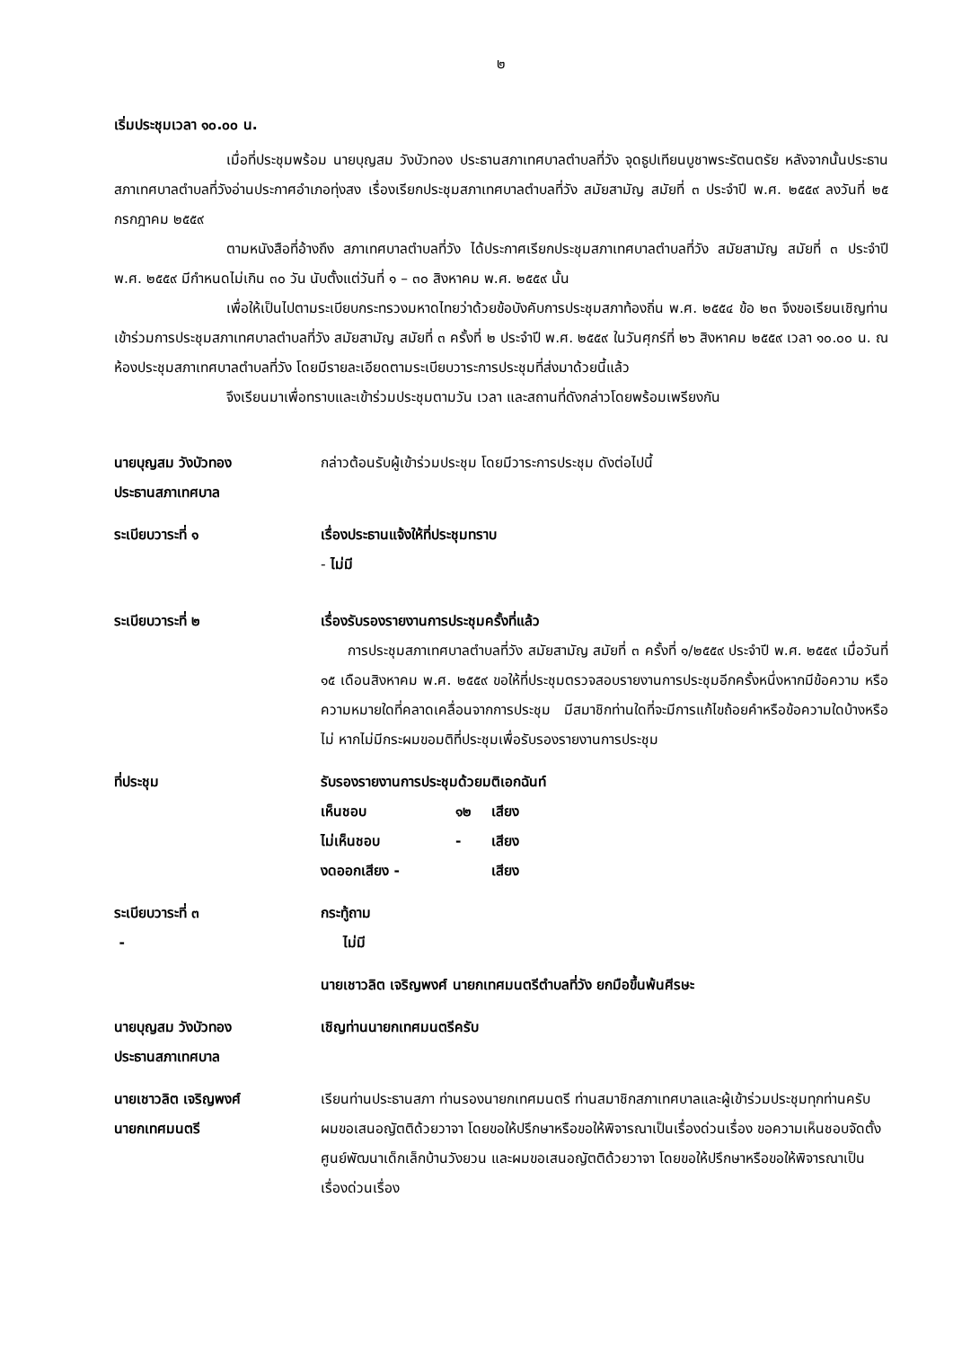๒
เริ่มประชุมเวลา ๑๐.๐๐ น.
เมื่อที่ประชุมพร้อม นายบุญสม วังบัวทอง ประธานสภาเทศบาลตำบลที่วัง จุดธูปเทียนบูชาพระรัตนตรัย หลังจากนั้นประธานสภาเทศบาลตำบลที่วังอ่านประกาศอำเภอทุ่งสง เรื่องเรียกประชุมสภาเทศบาลตำบลที่วัง สมัยสามัญ สมัยที่ ๓ ประจำปี พ.ศ. ๒๕๕๙ ลงวันที่ ๒๕ กรกฎาคม ๒๕๕๙
ตามหนังสือที่อ้างถึง สภาเทศบาลตำบลที่วัง ได้ประกาศเรียกประชุมสภาเทศบาลตำบลที่วัง สมัยสามัญ สมัยที่ ๓ ประจำปี พ.ศ. ๒๕๕๙ มีกำหนดไม่เกิน ๓๐ วัน นับตั้งแต่วันที่ ๑ – ๓๐ สิงหาคม พ.ศ. ๒๕๕๙ นั้น
เพื่อให้เป็นไปตามระเบียบกระทรวงมหาดไทยว่าด้วยข้อบังคับการประชุมสภาท้องถิ่น พ.ศ. ๒๕๕๔ ข้อ ๒๓ จึงขอเรียนเชิญท่านเข้าร่วมการประชุมสภาเทศบาลตำบลที่วัง สมัยสามัญ สมัยที่ ๓ ครั้งที่ ๒ ประจำปี พ.ศ. ๒๕๕๙ ในวันศุกร์ที่ ๒๖ สิงหาคม ๒๕๕๙ เวลา ๑๐.๐๐ น. ณ ห้องประชุมสภาเทศบาลตำบลที่วัง โดยมีรายละเอียดตามระเบียบวาระการประชุมที่ส่งมาด้วยนี้แล้ว
จึงเรียนมาเพื่อทราบและเข้าร่วมประชุมตามวัน เวลา และสถานที่ดังกล่าวโดยพร้อมเพรียงกัน
นายบุญสม วังบัวทอง
ประธานสภาเทศบาล
กล่าวต้อนรับผู้เข้าร่วมประชุม โดยมีวาระการประชุม ดังต่อไปนี้
ระเบียบวาระที่ ๑ เรื่องประธานแจ้งให้ที่ประชุมทราบ
- ไม่มี
ระเบียบวาระที่ ๒ เรื่องรับรองรายงานการประชุมครั้งที่แล้ว
การประชุมสภาเทศบาลตำบลที่วัง สมัยสามัญ สมัยที่ ๓ ครั้งที่ ๑/๒๕๕๙ ประจำปี พ.ศ. ๒๕๕๙ เมื่อวันที่ ๑๕ เดือนสิงหาคม พ.ศ. ๒๕๕๙ ขอให้ที่ประชุมตรวจสอบรายงานการประชุมอีกครั้งหนึ่งหากมีข้อความ หรือ ความหมายใดที่คลาดเคลื่อนจากการประชุม มีสมาชิกท่านใดที่จะมีการแก้ไขถ้อยคำหรือข้อความใดบ้างหรือไม่ หากไม่มีกระผมขอมติที่ประชุมเพื่อรับรองรายงานการประชุม
ที่ประชุม รับรองรายงานการประชุมด้วยมติเอกฉันท์
| เห็นชอบ | ๑๒ | เสียง |
| ไม่เห็นชอบ | - | เสียง |
| งดออกเสียง - | | เสียง |
ระเบียบวาระที่ ๓
-
กระทู้ถาม
ไม่มี
นายเชาวลิต เจริญพงศ์ นายกเทศมนตรีตำบลที่วัง ยกมือขึ้นพ้นศีรษะ
นายบุญสม วังบัวทอง
ประธานสภาเทศบาล
เชิญท่านนายกเทศมนตรีครับ
นายเชาวลิต เจริญพงศ์
นายกเทศมนตรี
เรียนท่านประธานสภา ท่านรองนายกเทศมนตรี ท่านสมาชิกสภาเทศบาลและผู้เข้าร่วมประชุมทุกท่านครับ ผมขอเสนอญัตติด้วยวาจา โดยขอให้ปรึกษาหรือขอให้พิจารณาเป็นเรื่องด่วนเรื่อง ขอความเห็นชอบจัดตั้งศูนย์พัฒนาเด็กเล็กบ้านวังยวน และผมขอเสนอญัตติด้วยวาจา โดยขอให้ปรึกษาหรือขอให้พิจารณาเป็นเรื่องด่วนเรื่อง